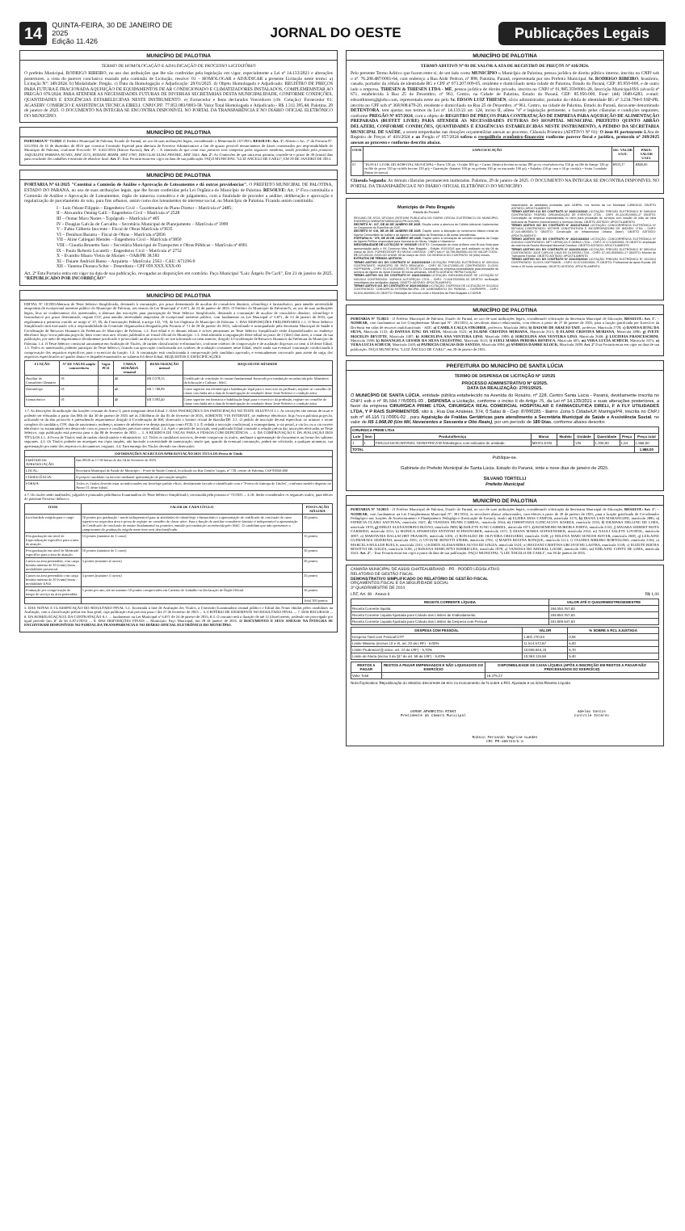14 QUINTA-FEIRA, 30 DE JANEIRO DE 2025
Edição 11.426 JORNAL DO OESTE Publicações Legais
MUNICÍPIO DE PALOTINA
TERMO DE HOMOLOGAÇÃO E ADJUDICAÇÃO DE PROCESSO LICITATÓRIO
O prefeito Municipal, RODRIGO RIBEIRO, no uso das atribuições que lhe são conferidas pela legislação em vigor, especialmente a Lei nº 14.133/2021 e alterações posteriores, a vista do parecer conclusivo exarado pela comissão de Licitação, resolve: 01 – HOMOLOGAR e ADJUDICAR a presente Licitação neste termo: a) Licitação Nº: 149/2024. b) Modalidade: Pregão. c) Data da Homologação e Adjudicação: 29/01/2025. d) Objeto Homologado e Adjudicado: REGISTRO DE PREÇOS PARA FUTURA E FRACIONADA AQUISIÇÃO DE EQUIPAMENTOS DE AR CONDICIONADO E CLIMATIZADORES INSTALADOS, COMPLEMEMNTAR AO PREGÃO 076/2024, PARA ATENDER AS NECESSIDADES FUTURAS DE DIVERSAS SECRETARIAS DESTA MUNICIPALIDADE, CONFORME CONDIÇÕES, QUANTIDADES E EXIGÊNCIAS ESTABELECIDAS NESTE INSTRUMENTO. e) Fornecedor e Itens declarados Vencedores (cfe. Cotação): Fornecedor 01: AGASERV COMERCIO E ASSISTENCIA TECNICA EIRELI. CNPJ/CPF: 77.853.083/0003-58. Valor Total Homologado e Adjudicado - R$ 1.311.395,44. Palotina, 29 de janeiro de 2025. O DOCUMENTO NA ÍNTEGRA SE ENCONTRA DISPONÍVEL NO PORTAL DA TRANSPARÊNCIA E NO DIÁRIO OFICIAL ELETRÔNICO DO MUNICÍPIO.
MUNICÍPIO DE PALOTINA
PORTARIA Nº 73/2025 O Prefeito Municipal de Palotina, Estado do Paraná, no uso de suas atribuições legais, considerando o Memorando 167/2025; RESOLVE: Art. 1º. Alterar o Art. 2º da Portaria Nº. 525/2024 de 16 de dezembro de 2024 que constitui Comissão Especial para abertura de Processo Administrativo a fim de apurar possível ressarcimento de danos ocasionados por responsabilidade do Município de Palotina, conforme Protocolo Nº. 8.652/2024 (Kássio Knorst); Art. 2º. – A comissão de que trata esta portaria será composta pelos seguintes membros, sendo presidida pelo primeiro: JAQUELINE FABIANA NUNES, MAT 3575; ROSANE BOHM, MAT 3780; DOUGLAS ELIAS FRANKE, MAT 3445. Art. 2º. As Comissões de que trata esta portaria, concede-se o prazo de 30 (trinta) dias para conclusão dos trabalhos e emissão de relatório final. Art. 3º. Esta Portaria entra em vigor na data de sua publicação. PAÇO MUNICIPAL "LUIZ ANGELO DE CARLI", EM 29 DE JANEIRO DE 2024.
MUNICÍPIO DE PALOTINA
PORTARIA Nº 61/2025 "Constitui a Comissão de Análise e Aprovação de Loteamentos e dá outras providencias". O PREFEITO MUNICIPAL DE PALOTINA, ESTADO DO PARANA, no uso de suas atribuições legais, que lhe foram conferidas pela Lei Orgânica do Município de Palotina. RESOLVE: Art. 1º Fica constituída a Comissão de Análise e Aprovação de Loteamentos, órgão de natureza consultiva e de julgamento, com a finalidade de proceder a análise, deliberação e aprovação e regularização de parcelamento do solo, para fins urbanos, assim como dos loteamentos de interesse social, no Município de Palotina. Ficando assim constituída:
I – Luis Odone Filippin – Engenheiro Civil – Coordenador do Plano Diretor – Matrícula nº 2485;
II – Alexandra Oening Galli – Engenheira Civil – Matrícula nº 2528
III – Osmar Moro Nunes – Topógrafo – Matrícula nº 405
IV - Douglas Galvão de Carvalho – Secretário Municipal de Planejamento – Matrícula nº 3999
V – Fabio Gilberto Inocente – Fiscal de Obras Matrícula nº3635
VI – Denilson Busatta – Fiscal de Obras – Matrícula nº2836
VII – Aline Callegari Mendes – Engenheira Civil – Matrícula nº3850
VIII – Claudia Brunetto Sato – Secretária Municipal de Transportes e Obras Públicas – Matrícula nº 4001
IX – Paulo Roberto Locatelli – Engenheiro Civil – Matrícula nº 2752
X – Evandro Mauro Vieira de Moraes – OAB/PR 38.583
XI – Daiane Andrioli Basso – Arquiteta – Matrícula: 2563 - CAU: A71196-9
XII – Vanessa Dionara Scher – Desenhista - CPF 059.XXX.XXX-00
Art. 2º Esta Portaria entra em vigor na data de sua publicação, revogadas as disposições em contrário. Paço Municipal "Luiz Ângelo De Carli", Em 21 de janeiro de 2025. "REPUBLICADO POR INCORREÇÃO"
MUNICÍPIO DE PALOTINA
EDITAL Nº 10/2025Abertura de Teste Seletivo Simplificado, destinado à contratação, por prazo determinado de auxiliar de consultório dentário, odontólogo e farmacêutico, para atender necessidade temporária de excepcional interesse público do Município de Palotina, nos termos da Lei Municipal nº 6.871, de 24 de janeiro de 2025. O Prefeito do Município de Palotina-Pr, no uso de suas atribuições legais, leva ao conhecimento dos interessados, a abertura das inscrições para participação de Teste Seletivo Simplificado, destinado a contratação de auxiliar de consultório dentário, odontólogo e farmacêutico por prazo determinado, regime CLT, para atender necessidade temporária de excepcional interesse público, com fundamento na Lei Municipal nº 6.871, de 24 de janeiro de 2025, que regulamenta a premissa contido no artigo nº 37, IX, da Constituição Federal, e artigo 132, VII, da Lei Orgânica do Município de Palotina. 1. DAS DISPOSIÇÕES PRELIMINARES 1.1. O Teste Seletivo Simplificado será executado sob a responsabilidade da Comissão Organizadora designada pela Portaria nº 71 de 29 de janeiro de 2025, subordinado e acompanhado pela Secretaria Municipal de Saúde e Coordenação de Recursos Humanos da Prefeitura do Município de Palotina. 1.2. Este edital e os demais editais e avisos pertinentes ao Teste Seletivo Simplificado serão disponibilizados no endereço eletrônico http://www.palotina.pr.gov.br, bem como seus atos oficiais publicados no Jornal Oficial do Município. 1.3. Será admitida a impugnação deste edital no prazo de 2 (dois) dias úteis, a contar da sua publicação, por meio de requerimento devidamente justificado e protocolado na aba protocolo no site informado no item anterior, dirigido à Coordenação de Recursos Humanos da Prefeitura do Município de Palotina. 1.4. O Teste Seletivo consistirá unicamente em Avaliação de Títulos, de caráter classificatório e eliminatório, conforme critérios de comprovação e de avaliação dispostos no item 4.18 deste Edital. 1.5. Todos os interessados poderão participar do Teste Seletivo, ficando sua aprovação condicionada aos critérios de avaliação constantes neste Edital, sendo ainda sua eventual contratação condicionada à comprovação dos requisitos específicos para o exercício da função. 1.6. A contratação está condicionada à comprovação pelo candidato aprovado, e eventualmente convocado para aceite de vaga, dos requisitos especificados no quadro abaixo e daqueles enumerados no subitem 8.6 deste Edital. REQUISITOS E ESPECIFICAÇÕES
| FUNÇÃO | Nº DE VAGAS ampla concorrência | Vagas PCD | CARGA HORÁRIA semanal | REMUNERAÇÃO mensal | REQUISITOS MÍNIMOS |
| --- | --- | --- | --- | --- | --- |
| Auxiliar de Consultório Dentário | 01 | - | 40 | R$ 2.078,55 | Certificado de conclusão do ensino fundamental fornecido por instituição reconhecida pelo Ministério da Educação e Cultura - MEC. |
| Odontólogo | 01 | - | 40 | R$ 7.798,89 | Curso superior em odontologia e habilitação legal para o exercício da profissão, registro no conselho de classe concluída até a data de homologação do resultado deste Teste Seletivo e condição ativa |
| Farmacêutico | 01 | - | 40 | R$ 3.982,40 | Curso superior em farmácia e habilitação legal para o exercício da profissão, registro no conselho de classe concluída até a data de homologação do resultado deste Teste Seletivo e condição ativa |
1.7. As descrições da atribuição das funções constam do Anexo I, parte integrante deste Edital. 2. DAS INSCRIÇÕES E DA PARTICIPAÇÃO NO TESTE SELETIVO 2.1. As inscrições são isentas de taxas e poderão ser efetuadas a partir das 08h do dia 30 de janeiro de 2025 até as 23h59min do dia 05 de fevereiro de 2025, SOMENTE VIA INTERNET, no endereço eletrônico: http://www.palotina.pr.gov.br, utilizando-se da aba protocolo e preenchendo requerimento dirigido à Coordenação de RH, observado o horário oficial de Brasília/DF. 2.2. O pedido de inscrição deverá especificar no mínimo o nome completo do candidato, CPF, data de nascimento, endereço, número de telefone e se deseja participar como PCD. 2.3. É vedada a inscrição condicional, a extemporânea, a via postal, a via fax ou a via correio eletrônico ou encaminhado em desacordo com os prazos e condições previstos neste edital. 2.4. Após o período de inscrição, será publicada Edital contendo a relação prévia das inscrições efetivadas ao Teste Seletivo, cuja publicação está prevista para o dia 08 de fevereiro de 2025 ... 3. A RESERVA DE VAGAS PARA A PESSOA COM DEFICIÊNCIA ... 4. DA COMPROVAÇÃO E DA AVALIAÇÃO DOS TÍTULOS 4.1. A Prova de Títulos será de caráter classificatório e eliminatório. 4.2. Todos os candidatos inscritos, deverão comprovar os títulos, mediante a apresentação de documentos na forma dos subitens seguintes. 4.3. Os Títulos poderão ser entregues em cópia simples, não havendo a necessidade de autenticação, sendo que, quando da eventual contratação, poderá ser solicitado, a qualquer momento, sua apresentação por meio dos respectivos documentos originais. 4.4. Para entrega dos Títulos deverão ser observados:
| INFORMAÇÕES ACERCA DA APRESENTAÇÃO DOS TÍTULOS-Prova de Título | |
| --- | --- |
| PERÍODO DE APRESENTAÇÃO: | Das 08:00 às 17:00 horas do dia 24 de fevereiro de 2025. |
| LOCAL: | Secretaria Municipal de Saúde do Município – Posto de Saúde Central, localizado na Rua Getulio Vargas, nº 739, centro de Palotina, CEP 85950-000 |
| COMPETÊNCIA: | O próprio candidato ou terceiro mediante apresentação de procuração simples. |
| FORMA: | Todos os Títulos deverão estar acondicionados em Envelope padrão ofício, devidamente lacrado e identificado com o "Protocolo Entrega de Títulos", conforme modelo disposto no Anexo 11 deste Edital. |
4.7. Os títulos serão analisados, julgados e pontuados pela Banca Examinadora do Teste Seletivo Simplificado, constituída pela portaria nº 72/2025 ... 4.18. Serão considerados os seguintes títulos, para efeitos do presente Processo Seletivo:
| ITEM | VALOR DE CADA TÍTULO | PONTUAÇÃO MÁXIMA |
| --- | --- | --- |
| Escolaridade exigida para o cargo | 10 pontos por graduação - sendo indispensável para as atividades de odontólogo e farmacêutico a apresentação de certificado de conclusão de curso superior na respectiva área e prova de registro no conselho de classe ativo. Para a função de auxiliar consultório dentário é indispensável a apresentação de Certificado de conclusão do ensino fundamental ou posterior, emitido por instituição reconhecida pelo MEC. O candidato que não apresentar o comprovante de graduação exigido neste item será desclassificado. | 20 pontos |
| Pós-graduação em nível de Especialização específico para a área de atuação. | 15 pontos (máximo de 1 curso) | 15 pontos |
| Pós-graduação em nível de Mestrado específico para a área de atuação. | 10 pontos (máximo de 1 curso) | 10 pontos |
| Cursos na área pretendida, com carga horária mínima de 20 (vinte) horas – modalidade presencial. | 5 pontos (máximo 4 cursos) | 20 pontos |
| Cursos na área pretendida com carga horária mínima de 20 (vinte) horas – modalidade EAD. | 5 pontos (máximo 5 cursos) | 25 pontos |
| Pontuação por comprovação de tempo de serviço na área pretendida. | 1 ponto por ano, até no máximo 10 pontos comprovados em Carteira de Trabalho ou Declaração de Órgão Oficial. | 10 pontos |
| | | Total 100 pontos |
5. DAS NOTAS E CLASSIFICAÇÃO DO RESULTADO FINAL 5.1. Encerrada a fase de Avaliação dos Títulos, a Comissão Examinadora tornará público o Edital das Notas obtidas pelos candidatos na Avaliação, com a classificação prévia em lista geral, cuja publicação está prevista para o dia 27 de fevereiro de 2025 ... 6. CRITÉRIO DE DESEMPATE NO RESULTADO FINAL ... 7. DOS RECURSOS ... 8. DA HOMOLOGAÇÃO E DA CONTRATAÇÃO 8.1. ... fundamento na Lei Municipal nº 6.871 de 24 de janeiro de 2025. 8.3. O contrato terá a duração de até 12 (doze) meses, podendo ser prorrogado por igual período (art. 8º da lei 6.871/2025) ... 9. DAS DISPOSIÇÕES FINAIS ... Município. Paço Municipal, em 29 de janeiro de 2025. O DOCUMENTO E SEUS ANEXOS NA ÍNTEGRA SE ENCONTRAM DISPONÍVEIS NO PORTAL DA TRANSPARENCIA E NO DIÁRIO OFICIAL ELETRÔNICO DO MUNICÍPIO.
MUNICÍPIO DE PALOTINA
TERMO ADITIVO Nº 01 DE VALOR A ATA DE REGISTRO DE PREÇOS Nº 416/2024.
Pelo presente Termo Aditivo que fazem entre si, de um lado como MUNICÍPIO o Município de Palotina, pessoa jurídica de direito público interno, inscrito no CNPJ sob o nº. 76.208.487/0001-64, com endereço a Rua Aldir Pedron, nº 898, Palotina, Paraná, representada por seu Prefeito Municipal, Sr. RODRIGO RIBEIRO, brasileiro, casado, portador da cédula de identidade RG e CPF nº 073.207.009-05, residente e domiciliado nesta cidade de Palotina, Estado do Paraná, CEP: 85.950-000, e de outro lado a empresa, THIESEN & THIESEN LTDA - ME, pessoa jurídica de direito privado, inscrita no CNPJ nº 01.985.359/0001-28, Inscrição Municipal/ISS (alvará) nº 671, estabelecida à Rua 25 de Dezembro, nº 961, Centro, na Cidade de Palotina, Estado do Paraná, CEP: 85.950-000, Fone: (44) 3649-6283, e-mail: edsonthiesen@globo.com, representada neste ato pelo Sr. EDSON LUIZ THIESEN, sócio administrador, portador da cédula de identidade RG nº 3.234.794-0 SSP-PR, inscrito no CPF sob nº 368.908.479-20, residente e domiciliado na Rua 25 de Dezembro, nº 961, Centro, na cidade de Palotina, Estado do Paraná, doravante denominado DETENTORA, tem ajustar, nos termos da Lei nº. 14.133/21 art. 124, inciso II, alínea "d" e legislação pertinente, o fazendo pelas cláusulas e condições seguintes, conforme PREGÃO Nº 057/2024, com o objeto de REGISTRO DE PREÇOS PARA CONTRATAÇÃO DE EMPRESA PARA AQUISIÇÃO DE ALIMENTAÇÃO PREPARADA (BUFFET LIVRE) PARA ATENDER AS NECESSIDADES FUTURAS DO HOSPITAL MUNICIPAL PREFEITO QUINTO ABRÃO DELAZERI, CONFORME CONDIÇÕES, QUANTIDADES E EXIGÊNCIAS ESTABELECIDAS NESTE INSTRUMENTO, A PEDIDO DA SECRETARIA MUNICIPAL DE SAÚDE, a serem empenhadas nas dotações orçamentárias anexas ao processo. Cláusula Primeira (ADITIVO Nº 01): O item 01 pertencente à Ata de Registro de Preços nº 416/2024 e ao Pregão nº 057/2024 sofreu o reequilíbrio econômico-financeiro conforme parecer fiscal e jurídico, protocolo nº 269/2025 anexos ao processo e conforme descrito abaixo.
| ITEM | ESPECIFICAÇÃO | DE: VALOR UNIT. | PARA: VALOR UNIT. |
| --- | --- | --- | --- |
| 01 | "BUFFET LIVRE DO HOSPITAL MUNICIPAL • Arroz 120 gr; • Feijão 100 gr; • Carne: (bisteca bovina ou suína 180 gr ou coxa/sobrecoxa 150 gr ou filé de frango 120 gr ou filé de peixe 120 gr ou bife bovino 120 gr); • Guarnição: (batatas 100 gr ou polenta 100 gr ou macarrão 100 gr); • Saladas: (50 gr crua e 50 gr cozida); • Fruta 1 unidade (frutas de época) | R$33,37 | R$40,00 |
Cláusula Segunda: As demais cláusulas permanecem inalteradas. Palotina, 29 de janeiro de 2025. O DOCUMENTO NA ÍNTEGRA SE ENCONTRA DISPONÍVEL NO PORTAL DA TRANSPARÊNCIA E NO DIÁRIO OFICIAL ELETRÔNICO DO MUNICÍPIO.
Município de Pato Bragado
Estado do Paraná
RESUMO DE ATOS OFICIAIS (ÍNTEGRA PUBLICADA NO DIÁRIO OFICIAL ELETRÔNICO DO MUNICÍPIO, ENDEREÇO WWW.PATOBRAGADO.PR.GOV.BR).
DECRETO Nº. 017, DE 28 DE JANEIRO DE 2025. Dispõe sobre a abertura de Crédito Adicional Suplementar no Orçamento do Exercício de 2025
DECRETO Nº 018, DE 29 DE JANEIRO DE 2025. Dispõe sobre a alteração do vencimento básico inicial do Agente Comunitário de Saúde e do Agente Comunitário de Endemias e dá outras providências.
PORTARIA N.º 076, DE 29 DE JANEIRO DE 2025. Dispõe sobre a nomeação de servidor ocupante de Cargo de Agente Político responsável pela Secretaria de Obras, Viação e Urbanismo.
INEXIGIBILIDADE DE LICITAÇÃO Nº 003/2025 OBJETO: Contratação de show artístico com Bruna Viola para apresentação após o XX Concurso Miss Pato Bragado – Edição 2025/2026 que será realizado no dia 08 de março de 2025. FORNECEDOR: BV MUSIC LIMITADA - CNPJ sob nº 43.708.384/0001-04 DO VALOR TOTAL: R$ 125.000,00. DATA DO SHOW: 08 de março de 2025. DA VIGENCIA DO CONTRATO: 03 (três) meses.
EXTRATOS DE TERMOS ADITIVOS
TERMO ADITIVO 001 DO CONTRATO Nº 2024034/2024 LICITAÇÃO: PREGÃO ELETRÔNICO Nº 005/2024 CONTRATANTE: MUNICÍPIO DE PATO BRAGADO – CNPJ 95.719.472/0001-05 CONTRATADO: CLOVIS HOFFMANN – CNPJ: 02.074.665/0001-75 OBJETO: Contratação de empresa especializada para prestação de serviços de Agente de Apoio Escolar 30 horas semanais. OBJETO ADITADO: REPACTUAÇÃO
TERMO ADITIVO 001 DO CONTRATO Nº 2024133/2024 LICITAÇÃO: INEXIGIBILIDADE DE LICITAÇÃO Nº 045/2024 CONTRATADO: SORASA AUTOPEÇAS LTDA – CNPJ: 72.329.550/0001-60 OBJETO: verificação metrológica dos tacógrafos digitais. OBJETO ADITADO: APOSTILAMENTO
TERMO ADITIVO 001 DO CONTRATO Nº 2024140/2024 LICITAÇÃO: DISPENSA DE LICITAÇÃO Nº 021/2024 CONTRATADO: CONSÓRCIO INTERMUNICIPAL DE SANEAMENTO DO PARANÁ – CISPAR/PR – CNPJ: 04.823.494/0001-65 OBJETO: Efetivação do vínculo entre o Município de Pato Bragado e CISPAR.
relacionados as atividades prestadas pelo SABRA, nos termos da Lei Municipal 1.388/2013. OBJETO ADITADO: APOSTILAMENTO
TERMO ADITIVO 012 DO CONTRATO Nº 2023134/2023 LICITAÇÃO: PREGÃO ELETRÔNICO Nº 038/2023 CONTRATADO: PADRÃO ORGANIZAÇÃO DE EVENTOS LTDA - CNPJ 35.424.952/0001-27 OBJETO: Contratação de empresa especializada no ramo para prestação de serviços com cessão de mão de obra exclusiva de Pedreiro (contramestre) e Serviços Gerais. OBJETO ADITADO: APOSTILAMENTO
TERMO ADITIVO 001 DO CONTRATO Nº 2024147/2024 LICITAÇÃO: CONCORRÊNCIA ELETRÔNICA Nº 007/2024 CONTRATADO: KETHER CONSTRUTORA E INCORPORADORA DE IMÓVEIS LTDA – CNPJ: 37.223.496/0001-72 OBJETO: Construção de Infraestrutura Urbana (lazer). OBJETO ADITADO: APOSTILAMENTO
TERMO ADITIVO 001 DO CONTRATO Nº 2024142/2024 LICITAÇÃO: CONCORRÊNCIA ELETRÔNICA Nº 010/2024 CONTRATADO: MFT SERVIÇOS E OBRAS LTDA – CNPJ: 07.174.945/0001-79 OBJETO: ampliação da cozinha da Escola Municipal Marechal Deodoro. OBJETO ADITADO: APOSTILAMENTO
TERMO ADITIVO 001 DO CONTRATO Nº 2024151/2024 LICITAÇÃO: PREGÃO ELETRÔNICO Nº 095/2024 CONTRATADO: JOSÉ CARLOS SILVA DE OLIVEIRA LTDA – CNPJ: 07.265.858/0001-27 OBJETO: Monitor de Transporte Escolar. OBJETO ADITADO: APOSTILAMENTO
TERMO ADITIVO 001 DO CONTRATO Nº 2024152/2024 LICITAÇÃO: PREGÃO ELETRÔNICO Nº 101/2024 CONTRATADO: CLOVIS HOFFMANN – CNPJ: 02.074.665/0001-75 OBJETO: Profissional de apoio Escolar (30 horas e 40 horas semanais). OBJETO ADITADO: APOSTILAMENTO
MUNICÍPIO DE PALOTINA
PORTARIA Nº 75/2025 - O Prefeito Municipal de Palotina, Estado do Paraná, no uso de suas atribuições legais, considerando solicitação da Secretaria Municipal de Educação, RESOLVE: Art. 1º. – NOMEAR, com fundamento na Lei Complementar Municipal Nº. 201/2024, as servidoras abaixo relacionadas, com efeitos a partir de 27 de janeiro de 2025, para a função gratificada por Exercício da Docência em salas de recursos multifuncionais - AEE: a) CAMILA CALÇA STROHER, professor, Matrícula 2884; b) DAIANE DE ARAUJO TAIT, professor, Matrícula 2729; c) DANUSA IUNG DA SILVA, Matrícula 3132; d) DANUSA IUNG DA SILVA, Matrícula 3523; e) ELAINE CRISTINA MURIANA, Matrícula 2515; f) ELAINE CRISTINA MURIANA, Matrícula 2896; g) IVETE MOCELIN DEVITTE, Matrícula 2407; h) JORCELINA ANA VENTURA LINO, Matrícula 1999; i) JORCELINA ANA VENTURA LINO, Matrícula 2668; j) LUCINEIA FRANCESCHINI, Matrícula 2598; k) ROSANGELA GESSER DA SILVA CELESTINO, Matrícula 2615; l) SUELI MARIA PEREIRA BENINCA, Matrícula 605; m) VERA LUCIA SCHUCH, Matrícula 2474; n) VERA LUCIA SCHUCH, Matrícula 3160; o) PATRICIA CHAGAS DOS SANTOS, Matrícula 3094; p) ANDREIA DAMKE KLOCK, Matrícula 2699. Art. 2º Esta Portaria entra em vigor na data de sua publicação. PAÇO MUNICIPAL "LUIZ ÂNGELO DE CARLI", em 29 de janeiro de 2025.
PREFEITURA DO MUNICÍPIO DE SANTA LÚCIA
TERMO DE DISPENSA DE LICITAÇÃO Nº 1/2025
PROCESSO ADMINISTRATIVO Nº 6/2025.
DATA DA REALIZAÇÃO: 27/01/2025.
O MUNICÍPIO DE SANTA LÚCIA, entidade pública estabelecido na Avenida do Rosário, nº 228, Centro Santa Lúcia - Paraná, devidamente inscrita no CNPJ sob o nº 95.594.776/0001-93 , DISPENSA a Licitação, conforme o inciso II do Artigo 75, da Lei nº 14.133/2021 e suas alterações posteriores, a favor da empresa CIRURGICA PRIME LTDA, CIRURGICA REAL COMERCIAL HOSPITALAR E FARMACEUTICA EIRELI, F A FLY UTILIDADES LTDA, Y P RAIS SUPRIMENTOS, sito à , Rua Das Azaleias, 374, 0 Salao B - Cep: 87060285 - Bairro: Zona 5 Cidade/Uf: Maringá/PR, inscrita no CNPJ sob nº 46.116.717/0001-02 , para Aquisição de Fraldas Geriátricas para atendimento a Secretária Municipal de Saúde e Assistência Social, no valor de R$ 1.968,00 (Um Mil, Novecentos e Sessenta e Oito Reais), por um período de 180 Dias, conforme abaixo descrito:
| CIRURGICA PRIME LTDA | | | | | | | | |
| --- | --- | --- | --- | --- | --- | --- | --- | --- |
| Lote | Item | Produto/Serviço | Marca | Modelo | Unidade | Quantidade | Preço | Preço total |
| 1 | 1 | FRALDA DESCARTAVEL GERIATRICA M Antialérgica; com indicador de umidade. | MAXCLEAN | | UN | 1.200,00 | 1,64 | 1.968,00 |
| TOTAL | | | | | | | | 1.968,00 |
Publique-se.
Gabinete do Prefeito Municipal de Santa Lúcia, Estado do Paraná, vinte e nove dias de janeiro de 2025.
SILVANO TORTELLI
Prefeito Municipal
MUNICÍPIO DE PALOTINA
PORTARIA Nº 74/2025 - O Prefeito Municipal de Palotina, Estado do Paraná, no uso de suas atribuições legais, considerando solicitação da Secretaria Municipal de Educação, RESOLVE: Art. 1º. – NOMEAR, com fundamento na Lei Complementar Municipal Nº. 201/2024, os servidores abaixo relacionados, com efeitos a partir de 20 de janeiro de 2025, para a função gratificada de Coordenador Pedagógico nas funções de Assessoramento e Planejamento Pedagógico (Instituição de Ensino), sendo: a) ELZIRA DIAS CAMPOS, matrícula 3175; b) DIANA LAIS MARANGONI, matrícula 2895; c) PATRICIA CLARO SANTANA, matrícula 2567; d) VANESSA MUNIS CABRAL, matrícula 2664; e) CHRISTIANA GONCALVES SOARES, matrícula 2226; f) DILMARA DELLING DE LIMA, matrícula 1976; g) DIRLEI ALEXANDRINO BUENO, matrícula 2900; h) ISOLETE JUNG GABRIEL, matrícula 1971; i) ROSEMEIRE MOREIRA PORTO, matrícula 3162; j) MAIARA SIEBERT MOTA CARDOSO, matrícula 3251; k) MONICA APARECIDA ANTONIO SCHWENGBER, matrícula 2471; l) DIANA MARIA SCHWENGBER, matrícula 2262; m) NAULI SALETE LOVATEL, matrícula 3097; n) MARITANIA DALLACORT FRASSON, matrícula 3106; o) RONALDO DE OLIVEIRA GREGORIO, matrícula 3520; p) HELENA MARI SENGER ROVER, matrícula 2820; q) LEILAINE GUIMARAES SEZERINO, matrícula 2591; r) VIVIANE BENETTI SPERB, matrícula 2782; s) MARTA REGINA RONQUE, matrícula 3111; t) VALERIA RIBEIRO BORTOLOSO, matrícula 2264; u) MARCELA MULLER RUELA, matrícula 2242; v) KEREN ALESSANDRA ALVES DE SOUZA, matrícula 3524; w) REGIANE CRISTINA URCOVICHE LASTRA, matrícula 3159; x) ELIZETE ROCHA BINOTTO DE SOUZA, matrícula 3108; y) ROSANA MARGATTO RODRIGUES, matrícula 1970; z) VANESSA DO AMARAL LOOSE, matrícula 2466; aa) EDILAINE CONTE DE LIMA, matrícula 3563. Art. 2º. - Esta Portaria entra em vigor a partir da data de sua publicação. PAÇO MUNICIPAL "LUIZ ÂNGELO DE CARLI", em 29 de janeiro de 2025.
CAMARA MUNICIPAL DE ASSIS CHATEAUBRIAND - PR - PODER LEGISLATIVO
RELATÓRIO DE GESTÃO FISCAL
DEMONSTRATIVO SIMPLIFICADO DO RELATÓRIO DE GESTÃO FISCAL
ORÇAMENTOS FISCAL E DA SEGURIDADE SOCIAL
3º QUADRIMESTRE DE 2024
LRF, Art. 48 - Anexo 6 R$ 1,00
| RECEITA CORRENTE LÍQUIDA | VALOR ATÉ O QUADRIMESTRE/SEMESTRE |
| --- | --- |
| Receita Corrente líquida | 194.053.767,83 |
| Receita Corrente Líquida Ajustada para Cálculo dos Limites de Endividamento | 193.953.767,83 |
| Receita Corrente Líquida Ajustada para Cálculo dos Limites da Despesa com Pessoal | 191.909.547,83 |
| DESPESA COM PESSOAL | VALOR | % SOBRE A RCL AJUSTADA |
| --- | --- | --- |
| Despesa Total com Pessoal DTP | 1.802.270,53 | 0,94 |
| Limite Máximo (incisos I,II e III, art. 20 da LRF) - 6,00% | 11.514.572,87 | 6,00 |
| Limite Prudencial (§ único, art. 22 da LRF) - 5,70% | 10.938.844,23 | 5,70 |
| Limite de Alerta (inciso II do §1º do art. 59 da LRF) - 5,40% | 10.363.115,58 | 5,40 |
| RESTOS A PAGAR | RESTOS A PAGAR EMPENHADOS E NÃO LIQUIDADOS DO EXERCÍCIO | DISPONIBILIDADE DE CAIXA LÍQUIDA (APÓS A INSCRIÇÃO EM RESTOS A PAGAR NÃO PROCESSADOS DO EXERCÍCIO) |
| --- | --- | --- |
| Valor Total | - | 18.275,22 |
Nota Explicativa: Republicação do relatório decorrente de erro no truncamento da % sobre a RCL Ajustada e na linha Receita Líquida
OSMAR APARECIDO RINKI
Presidente da Câmara Municipal
Adelmo Santos
Controle Interno
Robson Fernando Negrine Guedes
CRC PR-065703/O-0